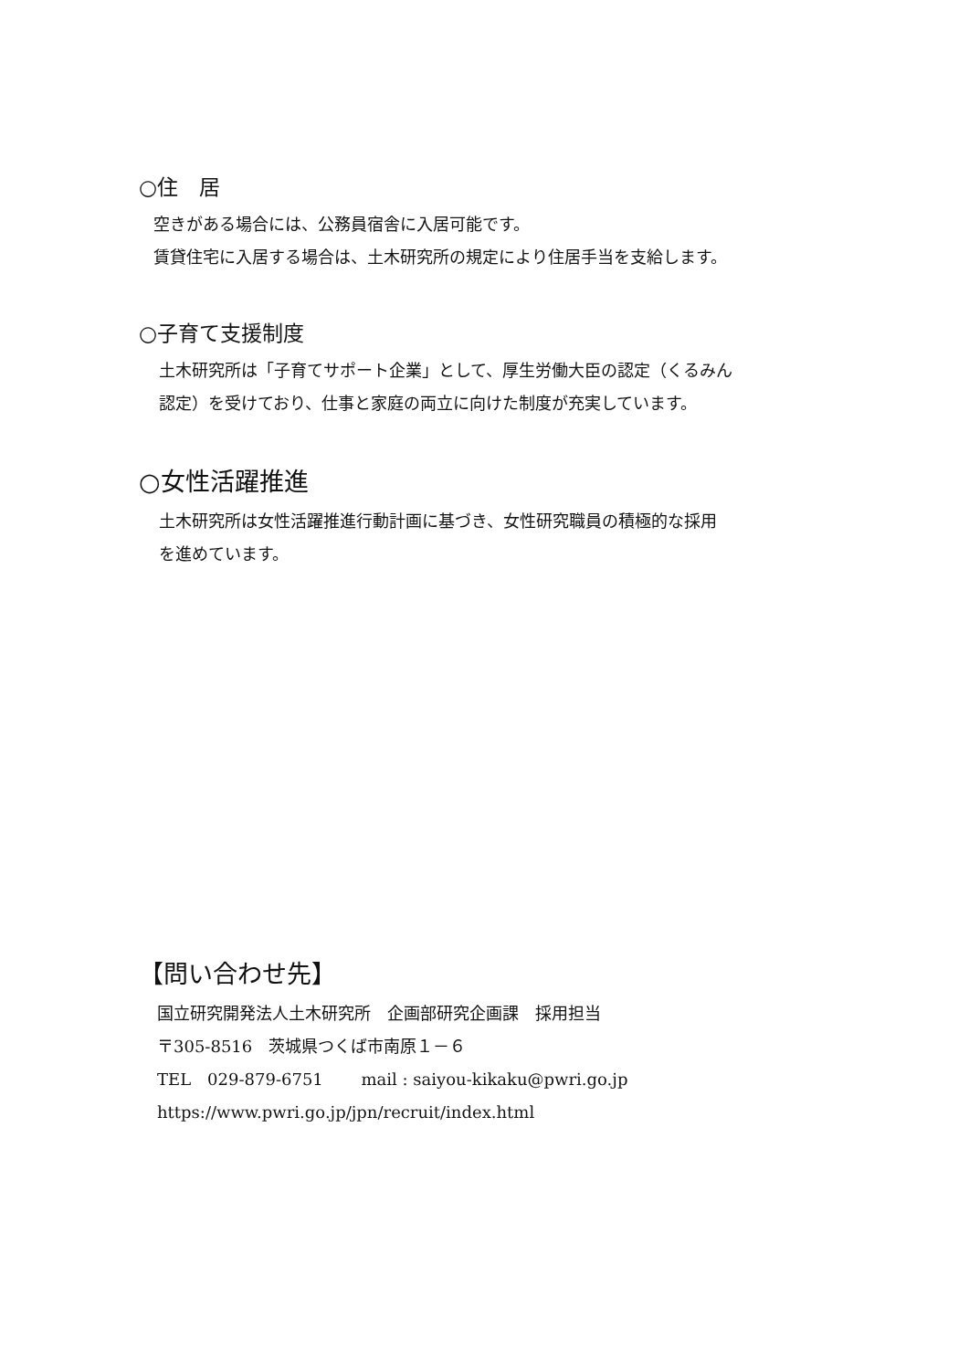○住　居
空きがある場合には、公務員宿舎に入居可能です。
賃貸住宅に入居する場合は、土木研究所の規定により住居手当を支給します。
○子育て支援制度
土木研究所は「子育てサポート企業」として、厚生労働大臣の認定（くるみん
認定）を受けており、仕事と家庭の両立に向けた制度が充実しています。
○女性活躍推進
土木研究所は女性活躍推進行動計画に基づき、女性研究職員の積極的な採用
を進めています。
【問い合わせ先】
国立研究開発法人土木研究所　企画部研究企画課　採用担当
〒305-8516　茨城県つくば市南原１－６
TEL　029-879-6751　　 mail : saiyou-kikaku@pwri.go.jp
https://www.pwri.go.jp/jpn/recruit/index.html